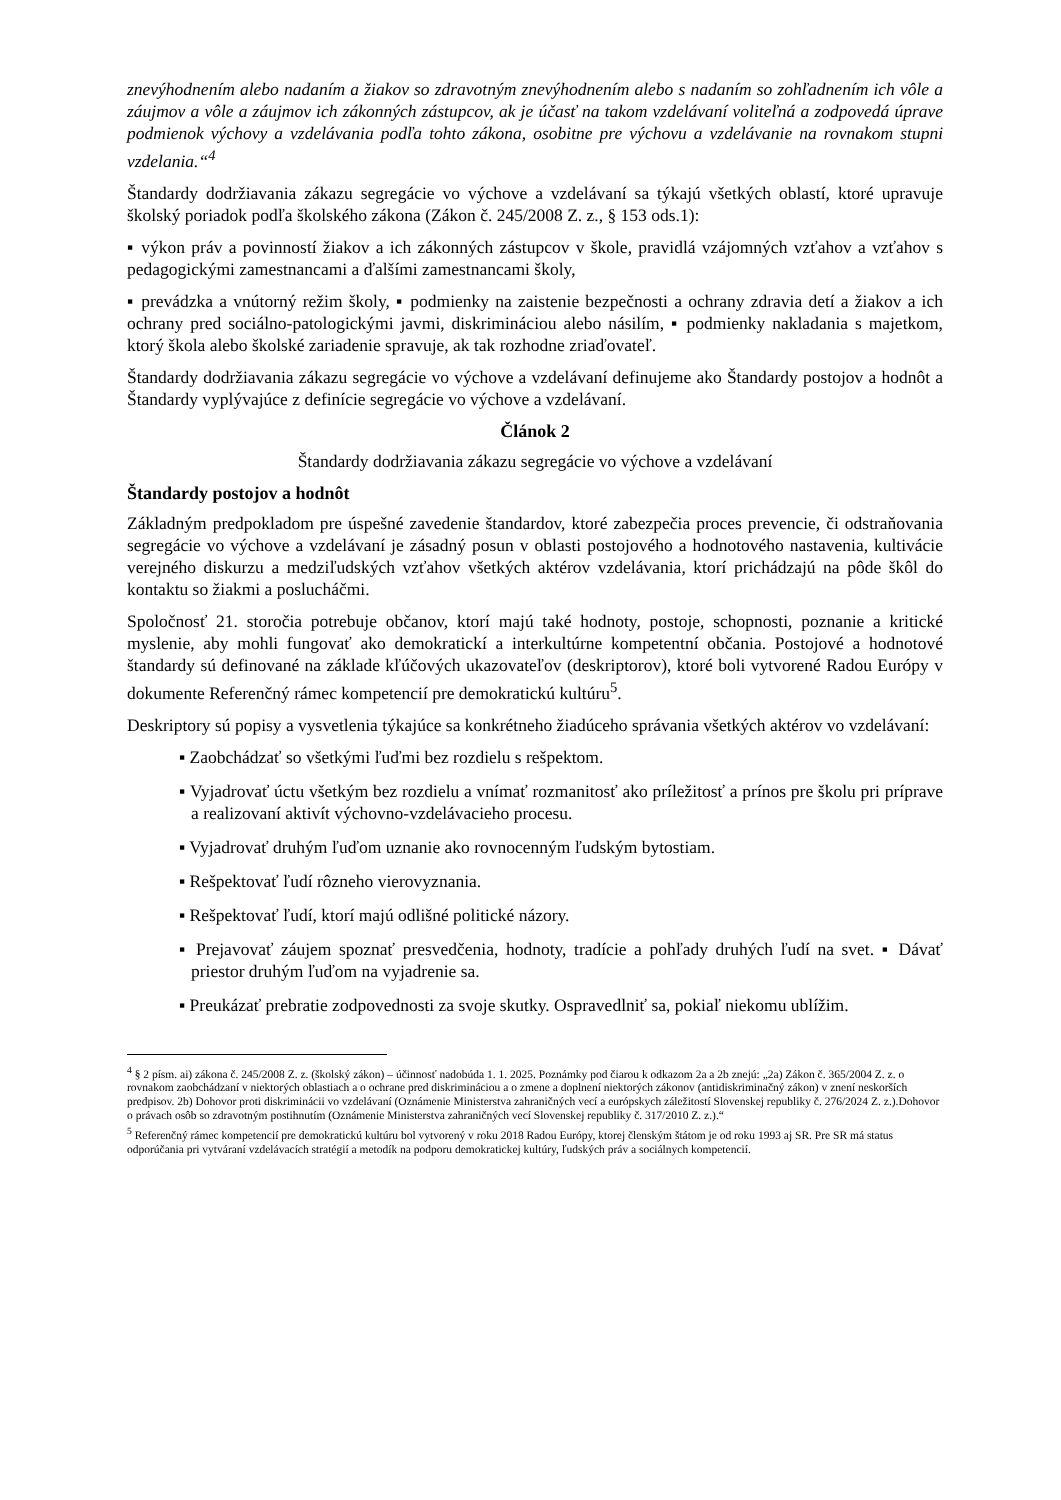znevýhodnením alebo nadaním a žiakov so zdravotným znevýhodnením alebo s nadaním so zohľadnením ich vôle a záujmov a vôle a záujmov ich zákonných zástupcov, ak je účasť na takom vzdelávaní voliteľná a zodpovedá úprave podmienok výchovy a vzdelávania podľa tohto zákona, osobitne pre výchovu a vzdelávanie na rovnakom stupni vzdelania.“<sup>4</sup>
Štandardy dodržiavania zákazu segregácie vo výchove a vzdelávaní sa týkajú všetkých oblastí, ktoré upravuje školský poriadok podľa školského zákona (Zákon č. 245/2008 Z. z., § 153 ods.1):
▪ výkon práv a povinností žiakov a ich zákonných zástupcov v škole, pravidlá vzájomných vzťahov a vzťahov s pedagogickými zamestnancami a ďalšími zamestnancami školy,
▪ prevádzka a vnútorný režim školy, ▪ podmienky na zaistenie bezpečnosti a ochrany zdravia detí a žiakov a ich ochrany pred sociálno-patologickými javmi, diskrimináciou alebo násilím, ▪ podmienky nakladania s majetkom, ktorý škola alebo školské zariadenie spravuje, ak tak rozhodne zriaďovateľ.
Štandardy dodržiavania zákazu segregácie vo výchove a vzdelávaní definujeme ako Štandardy postojov a hodnôt a Štandardy vyplývajúce z definície segregácie vo výchove a vzdelávaní.
Článok 2
Štandardy dodržiavania zákazu segregácie vo výchove a vzdelávaní
Štandardy postojov a hodnôt
Základným predpokladom pre úspešné zavedenie štandardov, ktoré zabezpečia proces prevencie, či odstraňovania segregácie vo výchove a vzdelávaní je zásadný posun v oblasti postojového a hodnotového nastavenia, kultivácie verejného diskurzu a medziľudských vzťahov všetkých aktérov vzdelávania, ktorí prichádzajú na pôde škôl do kontaktu so žiakmi a poslucháčmi.
Spoločnosť 21. storočia potrebuje občanov, ktorí majú také hodnoty, postoje, schopnosti, poznanie a kritické myslenie, aby mohli fungovať ako demokratickí a interkultúrne kompetentní občania. Postojové a hodnotové štandardy sú definované na základe kľúčových ukazovateľov (deskriptorov), ktoré boli vytvorené Radou Európy v dokumente Referenčný rámec kompetencií pre demokratickú kultúru<sup>5</sup>.
Deskriptory sú popisy a vysvetlenia týkajúce sa konkrétneho žiadúceho správania všetkých aktérov vo vzdelávaní:
▪ Zaobchádzať so všetkými ľuďmi bez rozdielu s rešpektom.
▪ Vyjadrovať úctu všetkým bez rozdielu a vnímať rozmanitosť ako príležitosť a prínos pre školu pri príprave a realizovaní aktivít výchovno-vzdelávacieho procesu.
▪ Vyjadrovať druhým ľuďom uznanie ako rovnocenným ľudským bytostiam.
▪ Rešpektovať ľudí rôzneho vierovyznania.
▪ Rešpektovať ľudí, ktorí majú odlišné politické názory.
▪ Prejavovať záujem spoznať presvedčenia, hodnoty, tradície a pohľady druhých ľudí na svet. ▪ Dávať priestor druhým ľuďom na vyjadrenie sa.
▪ Preukázať prebratie zodpovednosti za svoje skutky. Ospravedlniť sa, pokiaľ niekomu ublížim.
<sup>4</sup> § 2 písm. ai) zákona č. 245/2008 Z. z. (školský zákon) – účinnosť nadobúda 1. 1. 2025. Poznámky pod čiarou k odkazom 2a a 2b znejú: „2a) Zákon č. 365/2004 Z. z. o rovnakom zaobchádzaní v niektorých oblastiach a o ochrane pred diskrimináciou a o zmene a doplnení niektorých zákonov (antidiskriminačný zákon) v znení neskorších predpisov. 2b) Dohovor proti diskriminácii vo vzdelávaní (Oznámenie Ministerstva zahraničných vecí a európskych záležitostí Slovenskej republiky č. 276/2024 Z. z.).Dohovor o právach osôb so zdravotným postihnutím (Oznámenie Ministerstva zahraničných vecí Slovenskej republiky č. 317/2010 Z. z.).“
<sup>5</sup> Referenčný rámec kompetencií pre demokratickú kultúru bol vytvorený v roku 2018 Radou Európy, ktorej členským štátom je od roku 1993 aj SR. Pre SR má status odporúčania pri vytváraní vzdelávacích stratégií a metodík na podporu demokratickej kultúry, ľudských práv a sociálnych kompetencií.